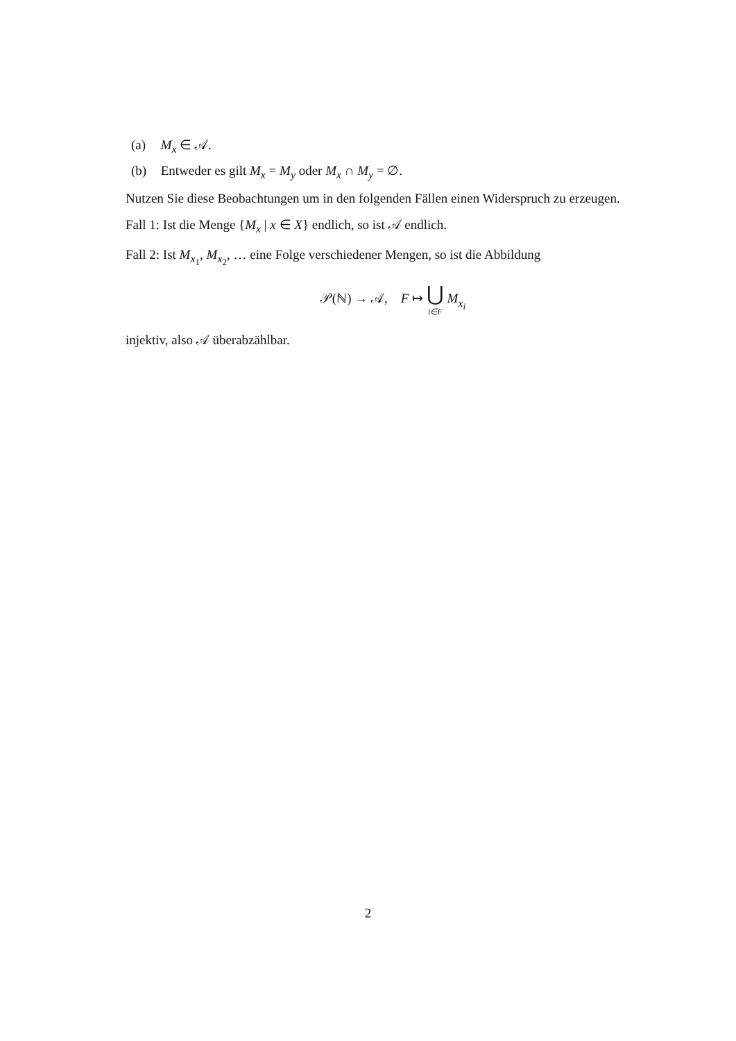(a) M<sub>x</sub> ∈ 𝒜.
(b) Entweder es gilt M<sub>x</sub> = M<sub>y</sub> oder M<sub>x</sub> ∩ M<sub>y</sub> = ∅.
Nutzen Sie diese Beobachtungen um in den folgenden Fällen einen Widerspruch zu erzeugen.
Fall 1: Ist die Menge {M<sub>x</sub> | x ∈ X} endlich, so ist 𝒜 endlich.
Fall 2: Ist M<sub>x<sub>1</sub></sub>, M<sub>x<sub>2</sub></sub>, … eine Folge verschiedener Mengen, so ist die Abbildung
𝒫(ℕ) → 𝒜, F ↦ ⋃ i∈F M<sub>x<sub>i</sub></sub>
injektiv, also 𝒜 überabzählbar.
2